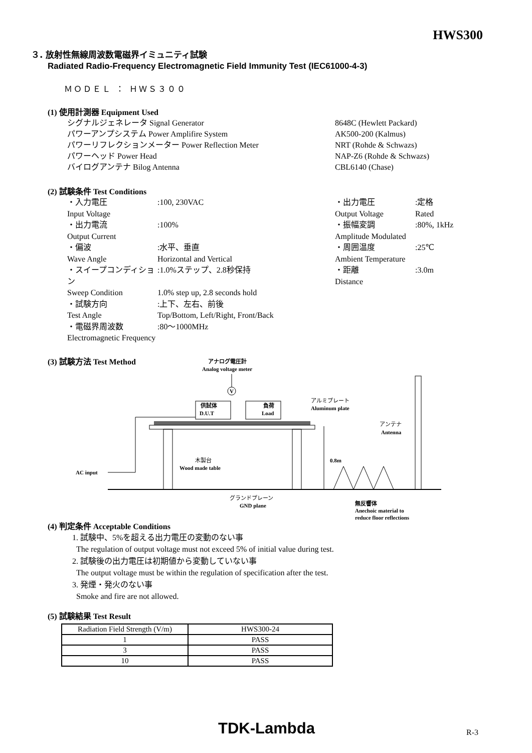HWS300
３. 放射性無線周波数電磁界イミュニティ試験
Radiated Radio-Frequency Electromagnetic Field Immunity Test (IEC61000-4-3)
ＭＯＤＥＬ ： ＨＷＳ３００
(1) 使用計測器 Equipment Used
シグナルジェネレータ Signal Generator 8648C (Hewlett Packard)
パワーアンプシステム Power Amplifire System AK500-200 (Kalmus)
パワーリフレクションメーター Power Reflection Meter NRT (Rohde & Schwazs)
パワーヘッド Power Head NAP-Z6 (Rohde & Schwazs)
バイログアンテナ Bilog Antenna CBL6140 (Chase)
(2) 試験条件 Test Conditions
・入力電圧
:100, 230VAC
Input Voltage
・出力電流
:100%
Output Current
・偏波
:水平、垂直
Wave Angle
Horizontal and Vertical
・スイープコンディション
:1.0%ステップ、2.8秒保持
Sweep Condition
1.0% step up, 2.8 seconds hold
・試験方向
:上下、左右、前後
Test Angle
Top/Bottom, Left/Right, Front/Back
・電磁界周波数
:80～1000MHz
Electromagnetic Frequency
・出力電圧
:定格
Output Voltage
Rated
・振幅変調
:80%, 1kHz
Amplitude Modulated
・周囲温度
:25℃
Ambient Temperature
・距離
:3.0m
Distance
(3) 試験方法 Test Method
アナログ電圧計
Analog voltage meter
V
供試体
D.U.T
負荷
Load
アルミプレート
Aluminum plate
アンテナ
Antenna
木製台
Wood made table
0.8m
AC input
グランドプレーン
GND plane
無反響体
Anechoic material to
reduce floor reflections
(4) 判定条件 Acceptable Conditions
1. 試験中、5%を超える出力電圧の変動のない事
The regulation of output voltage must not exceed 5% of initial value during test.
2. 試験後の出力電圧は初期値から変動していない事
The output voltage must be within the regulation of specification after the test.
3. 発煙・発火のない事
Smoke and fire are not allowed.
(5) 試験結果 Test Result
| Radiation Field Strength (V/m) | HWS300-24 |
| --- | --- |
| 1 | PASS |
| 3 | PASS |
| 10 | PASS |
TDK-Lambda R-3